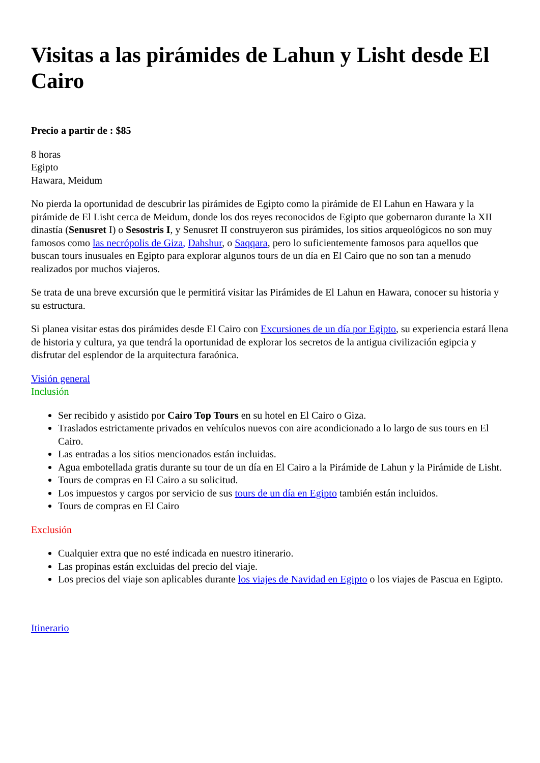Visitas a las pirámides de Lahun y Lisht desde El Cairo
Precio a partir de : $85
8 horas
Egipto
Hawara, Meidum
No pierda la oportunidad de descubrir las pirámides de Egipto como la pirámide de El Lahun en Hawara y la pirámide de El Lisht cerca de Meidum, donde los dos reyes reconocidos de Egipto que gobernaron durante la XII dinastía (Senusret I) o Sesostris I, y Senusret II construyeron sus pirámides, los sitios arqueológicos no son muy famosos como las necrópolis de Giza, Dahshur, o Saqqara, pero lo suficientemente famosos para aquellos que buscan tours inusuales en Egipto para explorar algunos tours de un día en El Cairo que no son tan a menudo realizados por muchos viajeros.
Se trata de una breve excursión que le permitirá visitar las Pirámides de El Lahun en Hawara, conocer su historia y su estructura.
Si planea visitar estas dos pirámides desde El Cairo con Excursiones de un día por Egipto, su experiencia estará llena de historia y cultura, ya que tendrá la oportunidad de explorar los secretos de la antigua civilización egipcia y disfrutar del esplendor de la arquitectura faraónica.
Visión general
Inclusión
Ser recibido y asistido por Cairo Top Tours en su hotel en El Cairo o Giza.
Traslados estrictamente privados en vehículos nuevos con aire acondicionado a lo largo de sus tours en El Cairo.
Las entradas a los sitios mencionados están incluidas.
Agua embotellada gratis durante su tour de un día en El Cairo a la Pirámide de Lahun y la Pirámide de Lisht.
Tours de compras en El Cairo a su solicitud.
Los impuestos y cargos por servicio de sus tours de un día en Egipto también están incluidos.
Tours de compras en El Cairo
Exclusión
Cualquier extra que no esté indicada en nuestro itinerario.
Las propinas están excluidas del precio del viaje.
Los precios del viaje son aplicables durante los viajes de Navidad en Egipto o los viajes de Pascua en Egipto.
Itinerario